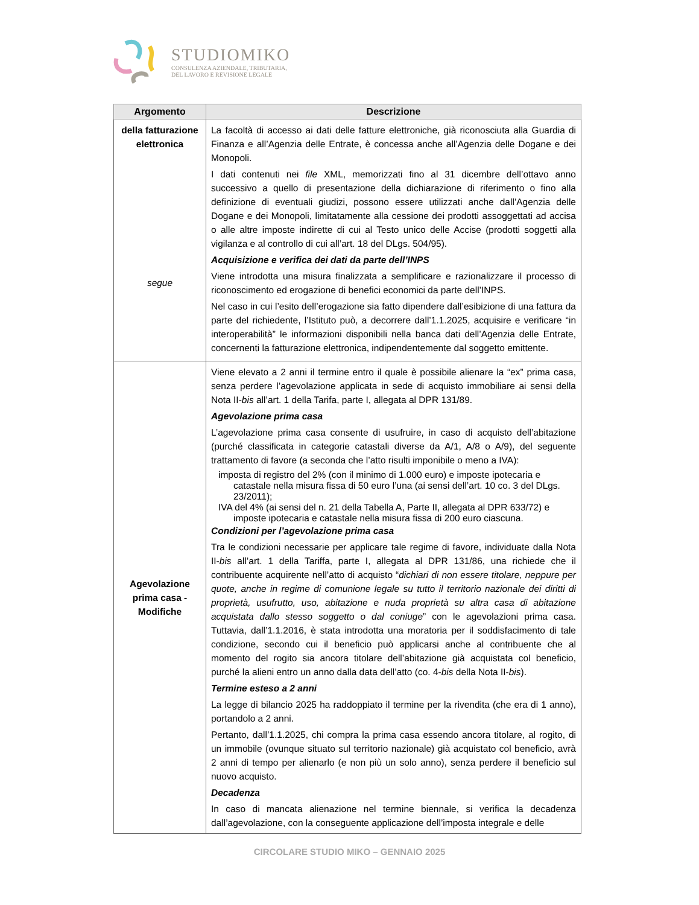STUDIOMIKO
CONSULENZA AZIENDALE, TRIBUTARIA,
DEL LAVORO E REVISIONE LEGALE
| Argomento | Descrizione |
| --- | --- |
| della fatturazione elettronica segue | La facoltà di accesso ai dati delle fatture elettroniche, già riconosciuta alla Guardia di Finanza e all’Agenzia delle Entrate, è concessa anche all’Agenzia delle Dogane e dei Monopoli. I dati contenuti nei file XML, memorizzati fino al 31 dicembre dell’ottavo anno successivo a quello di presentazione della dichiarazione di riferimento o fino alla definizione di eventuali giudizi, possono essere utilizzati anche dall’Agenzia delle Dogane e dei Monopoli, limitatamente alla cessione dei prodotti assoggettati ad accisa o alle altre imposte indirette di cui al Testo unico delle Accise (prodotti soggetti alla vigilanza e al controllo di cui all’art. 18 del DLgs. 504/95). Acquisizione e verifica dei dati da parte dell’INPS Viene introdotta una misura finalizzata a semplificare e razionalizzare il processo di riconoscimento ed erogazione di benefici economici da parte dell’INPS. Nel caso in cui l’esito dell’erogazione sia fatto dipendere dall’esibizione di una fattura da parte del richiedente, l’Istituto può, a decorrere dall’1.1.2025, acquisire e verificare “in interoperabilità” le informazioni disponibili nella banca dati dell’Agenzia delle Entrate, concernenti la fatturazione elettronica, indipendentemente dal soggetto emittente. |
| Agevolazione prima casa - Modifiche | Viene elevato a 2 anni il termine entro il quale è possibile alienare la “ex” prima casa, senza perdere l’agevolazione applicata in sede di acquisto immobiliare ai sensi della Nota II- bis all’art. 1 della Tarifa, parte I, allegata al DPR 131/89. Agevolazione prima casa L’agevolazione prima casa consente di usufruire, in caso di acquisto dell’abitazione (purché classificata in categorie catastali diverse da A/1, A/8 o A/9), del seguente trattamento di favore (a seconda che l’atto risulti imponibile o meno a IVA): imposta di registro del 2% (con il minimo di 1.000 euro) e imposte ipotecaria e catastale nella misura fissa di 50 euro l’una (ai sensi dell’art. 10 co. 3 del DLgs. 23/2011); IVA del 4% (ai sensi del n. 21 della Tabella A, Parte II, allegata al DPR 633/72) e imposte ipotecaria e catastale nella misura fissa di 200 euro ciascuna. Condizioni per l’agevolazione prima casa Tra le condizioni necessarie per applicare tale regime di favore, individuate dalla Nota II- bis all’art. 1 della Tariffa, parte I, allegata al DPR 131/86, una richiede che il contribuente acquirente nell’atto di acquisto “ dichiari di non essere titolare, neppure per quote, anche in regime di comunione legale su tutto il territorio nazionale dei diritti di proprietà, usufrutto, uso, abitazione e nuda proprietà su altra casa di abitazione acquistata dallo stesso soggetto o dal coniuge ” con le agevolazioni prima casa. Tuttavia, dall’1.1.2016, è stata introdotta una moratoria per il soddisfacimento di tale condizione, secondo cui il beneficio può applicarsi anche al contribuente che al momento del rogito sia ancora titolare dell’abitazione già acquistata col beneficio, purché la alieni entro un anno dalla data dell’atto (co. 4- bis della Nota II- bis ). Termine esteso a 2 anni La legge di bilancio 2025 ha raddoppiato il termine per la rivendita (che era di 1 anno), portandolo a 2 anni. Pertanto, dall’1.1.2025, chi compra la prima casa essendo ancora titolare, al rogito, di un immobile (ovunque situato sul territorio nazionale) già acquistato col beneficio, avrà 2 anni di tempo per alienarlo (e non più un solo anno), senza perdere il beneficio sul nuovo acquisto. Decadenza In caso di mancata alienazione nel termine biennale, si verifica la decadenza dall’agevolazione, con la conseguente applicazione dell’imposta integrale e delle |
CIRCOLARE STUDIO MIKO – GENNAIO 2025